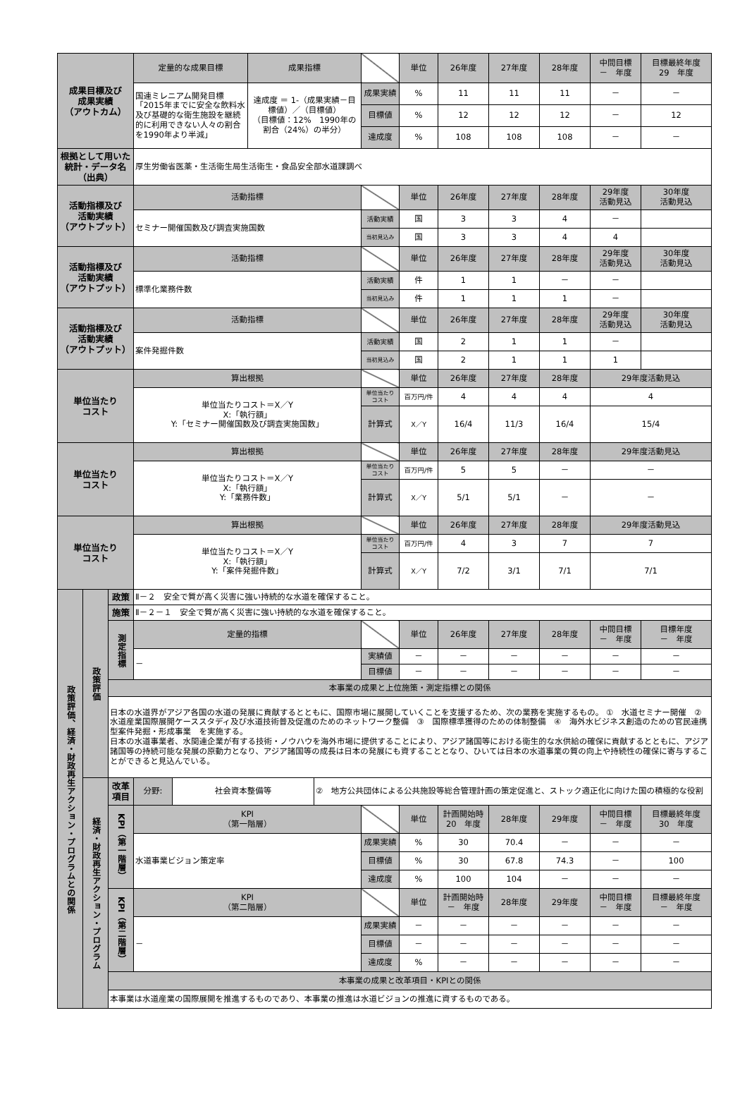| 成果目標及び 成果実績 （アウトカム） | | | 定量的な成果目標 | 成果指標 | | 単位 | 26年度 | 27年度 | 28年度 | 中間目標 － 年度 | 目標最終年度 29 年度 |
| | | | 国連ミレニアム開発目標「2015年までに安全な飲料水及び基礎的な衛生施設を継続的に利用できない人々の割合を1990年より半減」 | 達成度 ＝ 1-（成果実績－目標値）／（目標値） （目標値：12% 1990年の割合（24%）の半分） | 成果実績 | % | 11 | 11 | 11 | － | － |
| | | | | | 目標値 | % | 12 | 12 | 12 | － | 12 |
| | | | | | 達成度 | % | 108 | 108 | 108 | － | － |
| 根拠として用いた統計・データ名 （出典） | | | 厚生労働省医薬・生活衛生局生活衛生・食品安全部水道課調べ | | | | | | | | |
| 活動指標及び 活動実績 （アウトプット） | | | 活動指標 | | | 単位 | 26年度 | 27年度 | 28年度 | 29年度 活動見込 | 30年度 活動見込 |
| | | | セミナー開催国数及び調査実施国数 | | 活動実績 | 国 | 3 | 3 | 4 | － | |
| | | | | | 当初見込み | 国 | 3 | 3 | 4 | 4 | |
| 活動指標及び 活動実績 （アウトプット） | | | 活動指標 | | | 単位 | 26年度 | 27年度 | 28年度 | 29年度 活動見込 | 30年度 活動見込 |
| | | | 標準化業務件数 | | 活動実績 | 件 | 1 | 1 | － | － | |
| | | | | | 当初見込み | 件 | 1 | 1 | 1 | － | |
| 活動指標及び 活動実績 （アウトプット） | | | 活動指標 | | | 単位 | 26年度 | 27年度 | 28年度 | 29年度 活動見込 | 30年度 活動見込 |
| | | | 案件発掘件数 | | 活動実績 | 国 | 2 | 1 | 1 | － | |
| | | | | | 当初見込み | 国 | 2 | 1 | 1 | 1 | |
| 単位当たり コスト | | | 算出根拠 | | | 単位 | 26年度 | 27年度 | 28年度 | 29年度活動見込 | |
| | | | 単位当たりコスト＝X／Y X:「執行額」 Y:「セミナー開催国数及び調査実施国数」 | | 単位当たり コスト | 百万円/件 | 4 | 4 | 4 | 4 | |
| | | | | | 計算式 | X／Y | 16/4 | 11/3 | 16/4 | 15/4 | |
| 単位当たり コスト | | | 算出根拠 | | | 単位 | 26年度 | 27年度 | 28年度 | 29年度活動見込 | |
| | | | 単位当たりコスト＝X／Y X:「執行額」 Y:「業務件数」 | | 単位当たり コスト | 百万円/件 | 5 | 5 | － | － | |
| | | | | | 計算式 | X／Y | 5/1 | 5/1 | － | － | |
| 単位当たり コスト | | | 算出根拠 | | | 単位 | 26年度 | 27年度 | 28年度 | 29年度活動見込 | |
| | | | 単位当たりコスト＝X／Y X:「執行額」 Y:「案件発掘件数」 | | 単位当たり コスト | 百万円/件 | 4 | 3 | 7 | 7 | |
| | | | | | 計算式 | X／Y | 7/2 | 3/1 | 7/1 | 7/1 | |
| 政策評価、経済・財政再生アクション・プログラムとの関係 | 政策評価 | 政策 | Ⅱ－２ 安全で質が高く災害に強い持続的な水道を確保すること。 | | | | | | | | |
| | | 施策 | Ⅱ－２－１ 安全で質が高く災害に強い持続的な水道を確保すること。 | | | | | | | | |
| | | 測定指標 | 定量的指標 | | | 単位 | 26年度 | 27年度 | 28年度 | 中間目標 － 年度 | 目標年度 － 年度 |
| | | | － | | 実績値 | － | － | － | － | － | － |
| | | | | | 目標値 | － | － | － | － | － | － |
| | | 本事業の成果と上位施策・測定指標との関係 | | | | | | | | | |
| | | 日本の水道界がアジア各国の水道の発展に貢献するとともに、国際市場に展開していくことを支援するため、次の業務を実施するもの。 ① 水道セミナー開催 ② 水道産業国際展開ケーススタディ及び水道技術普及促進のためのネットワーク整備 ③ 国際標準獲得のための体制整備 ④ 海外水ビジネス創造のための官民連携型案件発掘・形成事業 を実施する。 日本の水道事業者、水関連企業が有する技術・ノウハウを海外市場に提供することにより、アジア諸国等における衛生的な水供給の確保に貢献するとともに、アジア諸国等の持続可能な発展の原動力となり、アジア諸国等の成長は日本の発展にも資することとなり、ひいては日本の水道事業の質の向上や持続性の確保に寄与することができると見込んでいる。 | | | | | | | | | |
| | 経済・財政再生アクション・プログラム | 改革 項目 | / 分野: / 社会資本整備等 / ② 地方公共団体による公共施設等総合管理計画の策定促進と、ストック適正化に向けた国の積極的な役割 / | | | | | | | | |
| | | KPI（第一階層） | KPI （第一階層） | | | 単位 | 計画開始時 20 年度 | 28年度 | 29年度 | 中間目標 － 年度 | 目標最終年度 30 年度 |
| | | | 水道事業ビジョン策定率 | | 成果実績 | % | 30 | 70.4 | － | － | － |
| | | | | | 目標値 | % | 30 | 67.8 | 74.3 | － | 100 |
| | | | | | 達成度 | % | 100 | 104 | － | － | － |
| | | KPI（第二階層） | KPI （第二階層） | | | 単位 | 計画開始時 － 年度 | 28年度 | 29年度 | 中間目標 － 年度 | 目標最終年度 － 年度 |
| | | | － | | 成果実績 | － | － | － | － | － | － |
| | | | | | 目標値 | － | － | － | － | － | － |
| | | | | | 達成度 | % | － | － | － | － | － |
| | | 本事業の成果と改革項目・KPIとの関係 | | | | | | | | | |
| | | 本事業は水道産業の国際展開を推進するものであり、本事業の推進は水道ビジョンの推進に資するものである。 | | | | | | | | | |